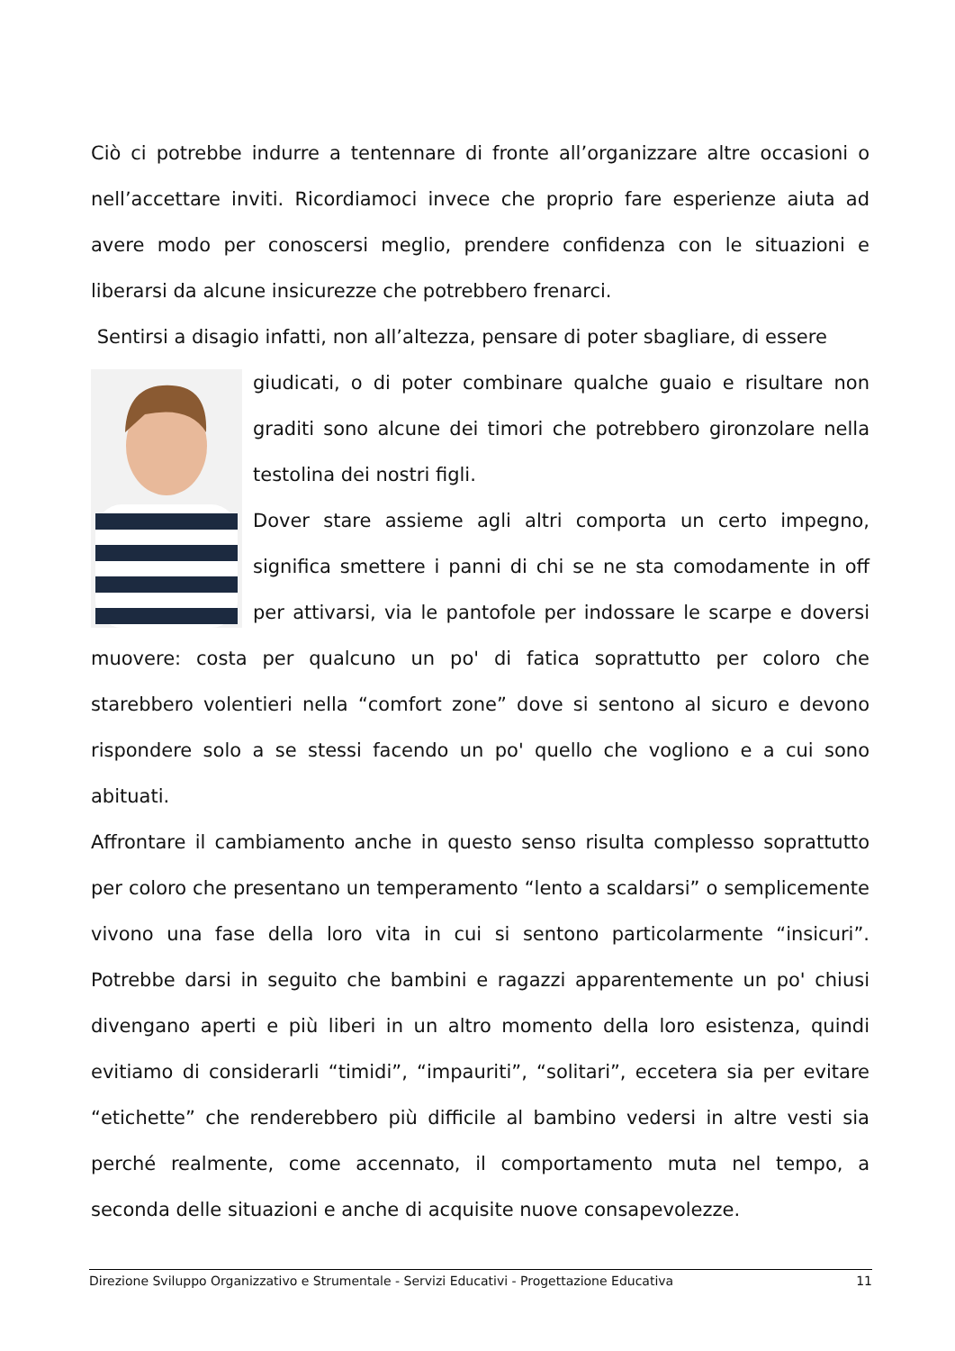Ciò ci potrebbe indurre a tentennare di fronte all’organizzare altre occasioni o nell’accettare inviti. Ricordiamoci invece che proprio fare esperienze aiuta ad avere modo per conoscersi meglio, prendere confidenza con le situazioni e liberarsi da alcune insicurezze che potrebbero frenarci.
Sentirsi a disagio infatti, non all’altezza, pensare di poter sbagliare, di essere
giudicati, o di poter combinare qualche guaio e risultare non graditi sono alcune dei timori che potrebbero gironzolare nella testolina dei nostri figli.
Dover stare assieme agli altri comporta un certo impegno, significa smettere i panni di chi se ne sta comodamente in off per attivarsi, via le pantofole per indossare le scarpe e doversi muovere: costa per qualcuno un po' di fatica soprattutto per coloro che starebbero volentieri nella “comfort zone” dove si sentono al sicuro e devono rispondere solo a se stessi facendo un po' quello che vogliono e a cui sono abituati.
Affrontare il cambiamento anche in questo senso risulta complesso soprattutto per coloro che presentano un temperamento “lento a scaldarsi” o semplicemente vivono una fase della loro vita in cui si sentono particolarmente “insicuri”. Potrebbe darsi in seguito che bambini e ragazzi apparentemente un po' chiusi divengano aperti e più liberi in un altro momento della loro esistenza, quindi evitiamo di considerarli “timidi”, “impauriti”, “solitari”, eccetera sia per evitare “etichette” che renderebbero più difficile al bambino vedersi in altre vesti sia perché realmente, come accennato, il comportamento muta nel tempo, a seconda delle situazioni e anche di acquisite nuove consapevolezze.
Direzione Sviluppo Organizzativo e Strumentale - Servizi Educativi - Progettazione Educativa 11